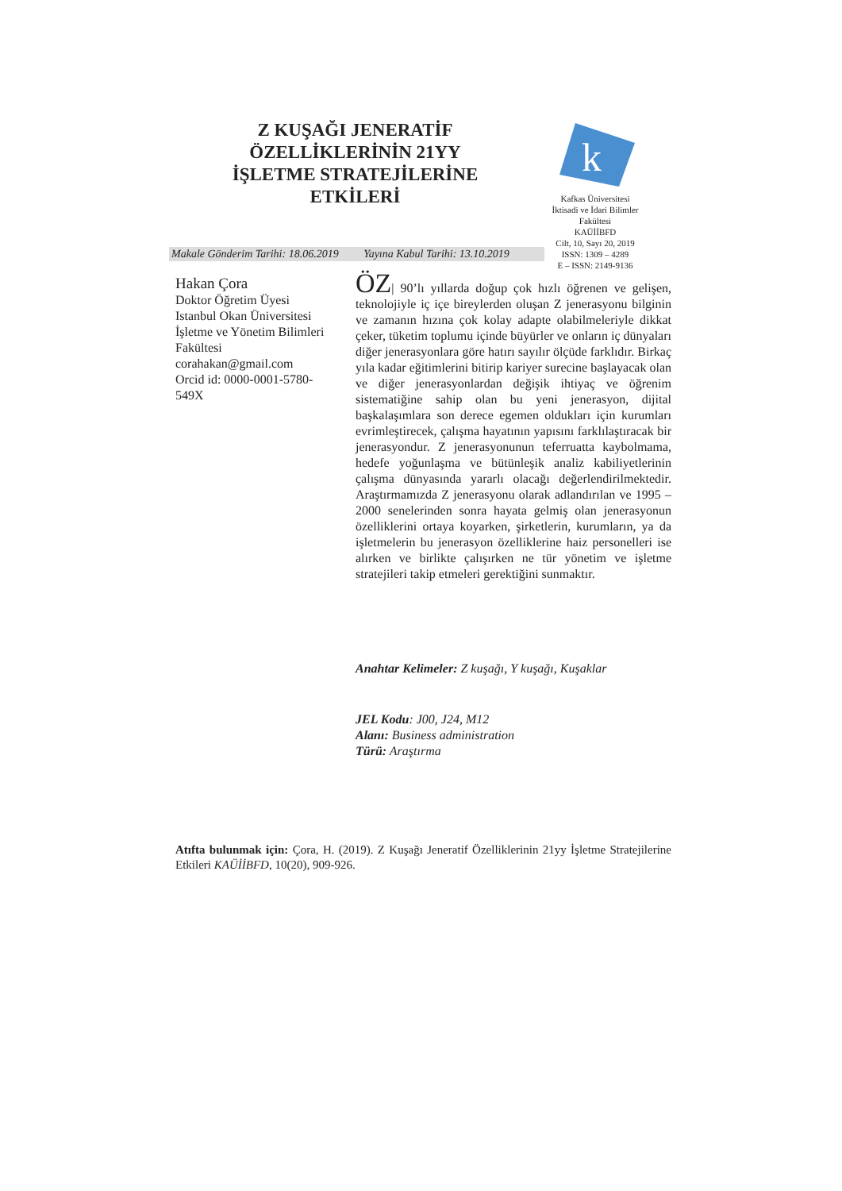Z KUŞAĞI JENERATİF ÖZELLİKLERİNİN 21YY İŞLETME STRATEJİLERİNE ETKİLERİ
k
Kafkas Üniversitesi
İktisadi ve İdari Bilimler Fakültesi
KAÜİİBFD
Cilt, 10, Sayı 20, 2019
ISSN: 1309 – 4289
E – ISSN: 2149-9136
Makale Gönderim Tarihi: 18.06.2019 Yayına Kabul Tarihi: 13.10.2019
Hakan Çora
Doktor Öğretim Üyesi
Istanbul Okan Üniversitesi
İşletme ve Yönetim Bilimleri Fakültesi
corahakan@gmail.com
Orcid id: 0000-0001-5780-549X
ÖZ| 90’lı yıllarda doğup çok hızlı öğrenen ve gelişen, teknolojiyle iç içe bireylerden oluşan Z jenerasyonu bilginin ve zamanın hızına çok kolay adapte olabilmeleriyle dikkat çeker, tüketim toplumu içinde büyürler ve onların iç dünyaları diğer jenerasyonlara göre hatırı sayılır ölçüde farklıdır. Birkaç yıla kadar eğitimlerini bitirip kariyer surecine başlayacak olan ve diğer jenerasyonlardan değişik ihtiyaç ve öğrenim sistematiğine sahip olan bu yeni jenerasyon, dijital başkalaşımlara son derece egemen oldukları için kurumları evrimleştirecek, çalışma hayatının yapısını farklılaştıracak bir jenerasyondur. Z jenerasyonunun teferruatta kaybolmama, hedefe yoğunlaşma ve bütünleşik analiz kabiliyetlerinin çalışma dünyasında yararlı olacağı değerlendirilmektedir. Araştırmamızda Z jenerasyonu olarak adlandırılan ve 1995 – 2000 senelerinden sonra hayata gelmiş olan jenerasyonun özelliklerini ortaya koyarken, şirketlerin, kurumların, ya da işletmelerin bu jenerasyon özelliklerine haiz personelleri ise alırken ve birlikte çalışırken ne tür yönetim ve işletme stratejileri takip etmeleri gerektiğini sunmaktır.
Anahtar Kelimeler: Z kuşağı, Y kuşağı, Kuşaklar
JEL Kodu: J00, J24, M12
Alanı: Business administration
Türü: Araştırma
Atıfta bulunmak için: Çora, H. (2019). Z Kuşağı Jeneratif Özelliklerinin 21yy İşletme Stratejilerine Etkileri KAÜİİBFD, 10(20), 909-926.